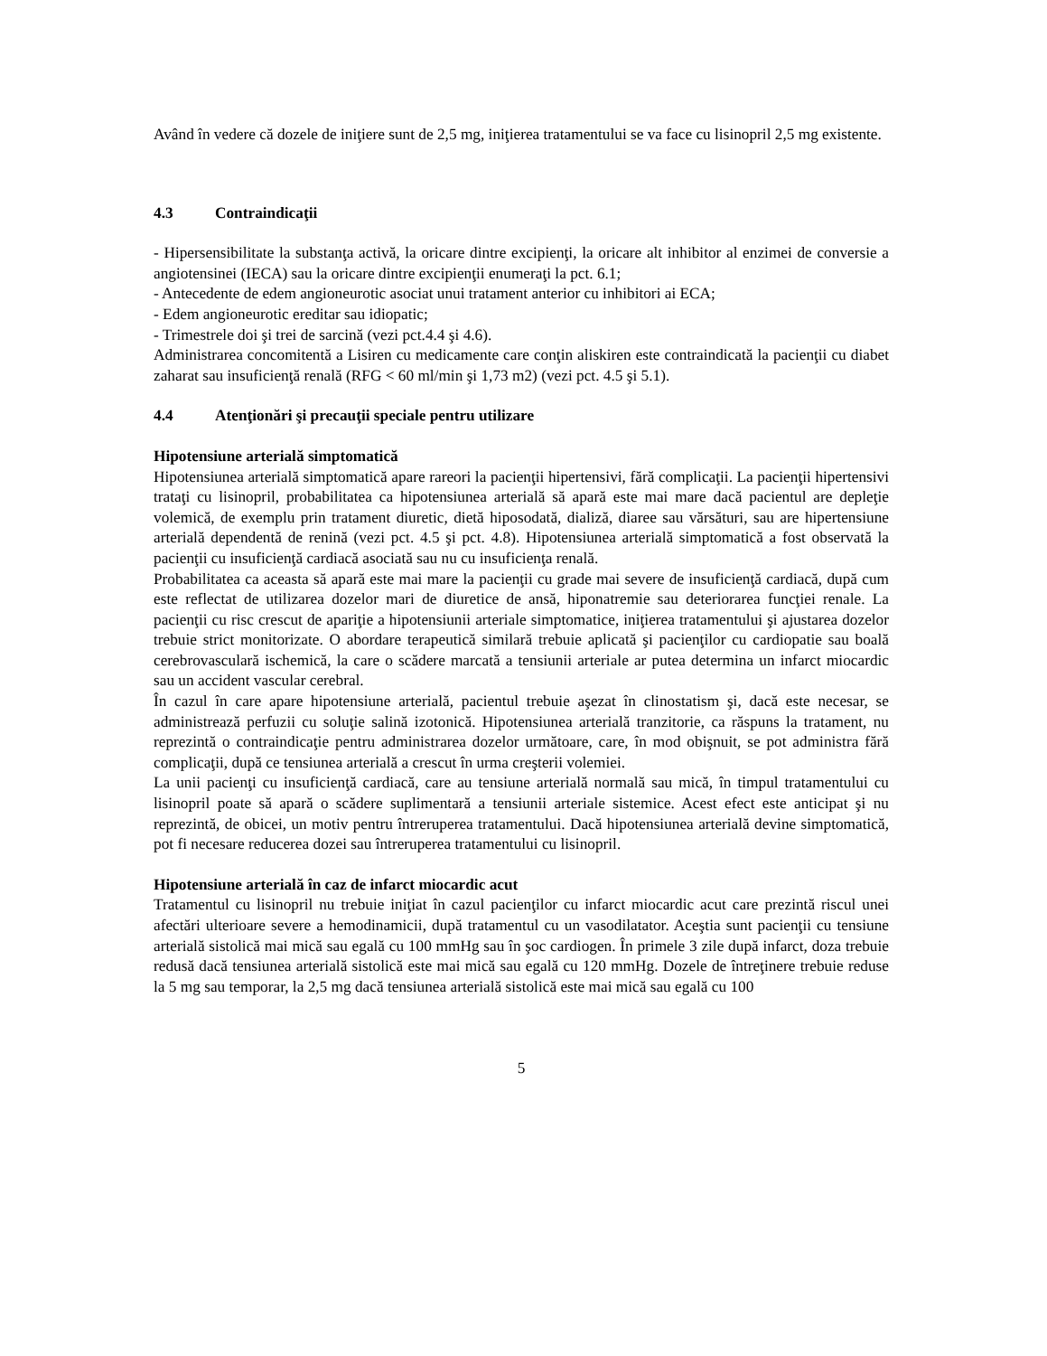Având în vedere că dozele de iniţiere sunt de 2,5 mg, iniţierea tratamentului se va face cu lisinopril 2,5 mg existente.
4.3 Contraindicaţii
- Hipersensibilitate la substanţa activă, la oricare dintre excipienţi, la oricare alt inhibitor al enzimei de conversie a angiotensinei (IECA) sau la oricare dintre excipienţii enumeraţi la pct. 6.1;
- Antecedente de edem angioneurotic asociat unui tratament anterior cu inhibitori ai ECA;
- Edem angioneurotic ereditar sau idiopatic;
- Trimestrele doi şi trei de sarcină (vezi pct.4.4 şi 4.6).
Administrarea concomitentă a Lisiren cu medicamente care conţin aliskiren este contraindicată la pacienţii cu diabet zaharat sau insuficienţă renală (RFG < 60 ml/min şi 1,73 m2) (vezi pct. 4.5 şi 5.1).
4.4 Atenţionări şi precauţii speciale pentru utilizare
Hipotensiune arterială simptomatică
Hipotensiunea arterială simptomatică apare rareori la pacienţii hipertensivi, fără complicaţii. La pacienţii hipertensivi trataţi cu lisinopril, probabilitatea ca hipotensiunea arterială să apară este mai mare dacă pacientul are depleţie volemică, de exemplu prin tratament diuretic, dietă hiposodată, dializă, diaree sau vărsături, sau are hipertensiune arterială dependentă de renină (vezi pct. 4.5 şi pct. 4.8). Hipotensiunea arterială simptomatică a fost observată la pacienţii cu insuficienţă cardiacă asociată sau nu cu insuficienţa renală.
Probabilitatea ca aceasta să apară este mai mare la pacienţii cu grade mai severe de insuficienţă cardiacă, după cum este reflectat de utilizarea dozelor mari de diuretice de ansă, hiponatremie sau deteriorarea funcţiei renale. La pacienţii cu risc crescut de apariţie a hipotensiunii arteriale simptomatice, iniţierea tratamentului şi ajustarea dozelor trebuie strict monitorizate. O abordare terapeutică similară trebuie aplicată şi pacienţilor cu cardiopatie sau boală cerebrovasculară ischemică, la care o scădere marcată a tensiunii arteriale ar putea determina un infarct miocardic sau un accident vascular cerebral.
În cazul în care apare hipotensiune arterială, pacientul trebuie aşezat în clinostatism şi, dacă este necesar, se administrează perfuzii cu soluţie salină izotonică. Hipotensiunea arterială tranzitorie, ca răspuns la tratament, nu reprezintă o contraindicaţie pentru administrarea dozelor următoare, care, în mod obişnuit, se pot administra fără complicaţii, după ce tensiunea arterială a crescut în urma creşterii volemiei.
La unii pacienţi cu insuficienţă cardiacă, care au tensiune arterială normală sau mică, în timpul tratamentului cu lisinopril poate să apară o scădere suplimentară a tensiunii arteriale sistemice. Acest efect este anticipat şi nu reprezintă, de obicei, un motiv pentru întreruperea tratamentului. Dacă hipotensiunea arterială devine simptomatică, pot fi necesare reducerea dozei sau întreruperea tratamentului cu lisinopril.
Hipotensiune arterială în caz de infarct miocardic acut
Tratamentul cu lisinopril nu trebuie iniţiat în cazul pacienţilor cu infarct miocardic acut care prezintă riscul unei afectări ulterioare severe a hemodinamicii, după tratamentul cu un vasodilatator. Aceştia sunt pacienţii cu tensiune arterială sistolică mai mică sau egală cu 100 mmHg sau în şoc cardiogen. În primele 3 zile după infarct, doza trebuie redusă dacă tensiunea arterială sistolică este mai mică sau egală cu 120 mmHg. Dozele de întreţinere trebuie reduse la 5 mg sau temporar, la 2,5 mg dacă tensiunea arterială sistolică este mai mică sau egală cu 100
5